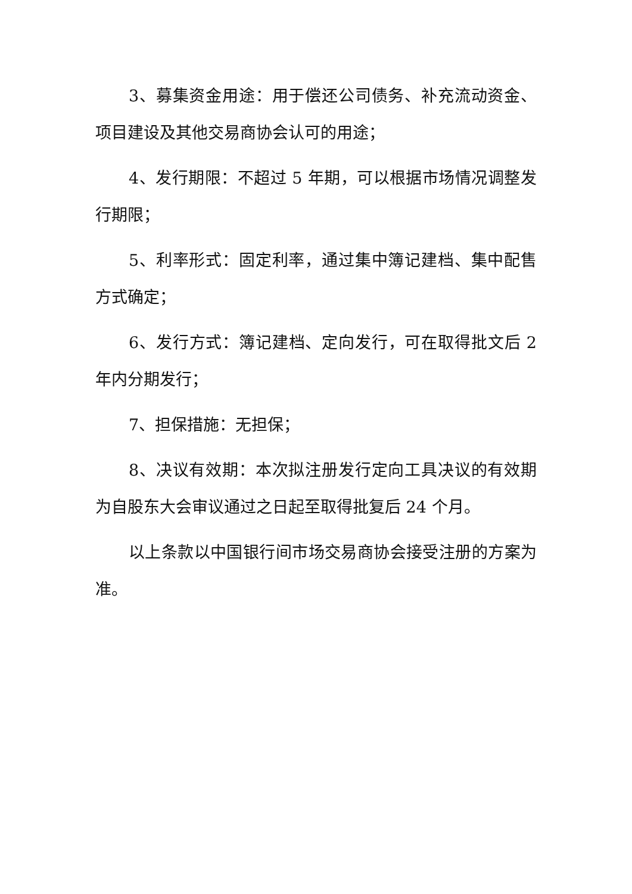3、募集资金用途：用于偿还公司债务、补充流动资金、项目建设及其他交易商协会认可的用途；
4、发行期限：不超过 5 年期，可以根据市场情况调整发行期限；
5、利率形式：固定利率，通过集中簿记建档、集中配售方式确定；
6、发行方式：簿记建档、定向发行，可在取得批文后 2 年内分期发行；
7、担保措施：无担保；
8、决议有效期：本次拟注册发行定向工具决议的有效期为自股东大会审议通过之日起至取得批复后 24 个月。
以上条款以中国银行间市场交易商协会接受注册的方案为准。